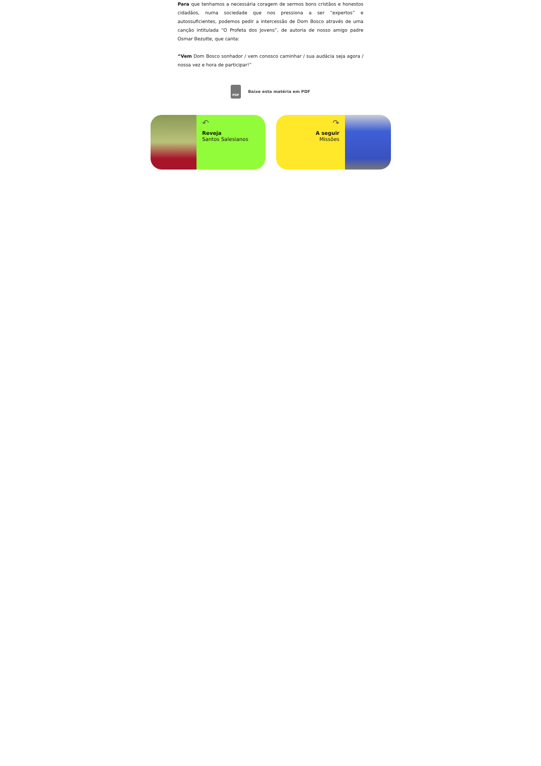Para que tenhamos a necessária coragem de sermos bons cristãos e honestos cidadãos, numa sociedade que nos pressiona a ser “expertos” e autossuficientes, podemos pedir a intercessão de Dom Bosco através de uma canção intitulada “O Profeta dos Jovens”, de autoria de nosso amigo padre Osmar Bezutte, que canta:
“Vem Dom Bosco sonhador / vem conosco caminhar / sua audácia seja agora / nossa vez e hora de participar!”
PDF
Baixe esta matéria em PDF
↶
Reveja
Santos Salesianos
↷
A seguir
Missões